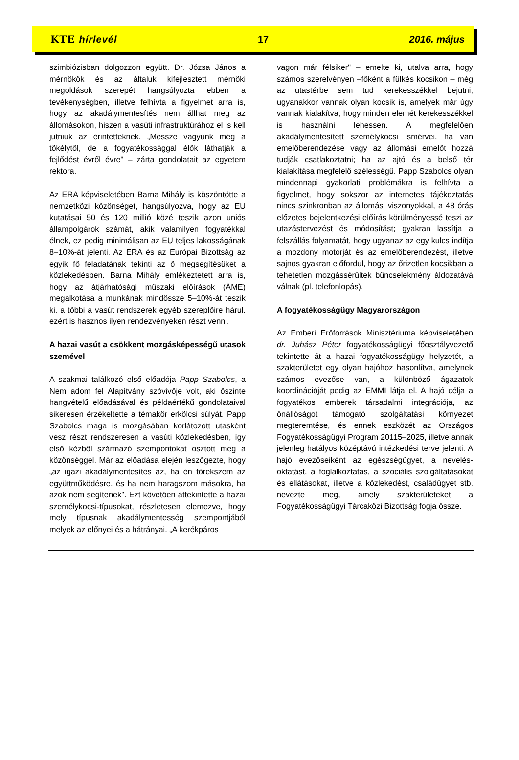KTE hírlevél 17 2016. május
szimbiózisban dolgozzon együtt. Dr. Józsa János a mérnökök és az általuk kifejlesztett mérnöki megoldások szerepét hangsúlyozta ebben a tevékenységben, illetve felhívta a figyelmet arra is, hogy az akadálymentesítés nem állhat meg az állomásokon, hiszen a vasúti infrastruktúrához el is kell jutniuk az érintetteknek. „Messze vagyunk még a tökélytől, de a fogyatékossággal élők láthatják a fejlődést évről évre" – zárta gondolatait az egyetem rektora.
Az ERA képviseletében Barna Mihály is köszöntötte a nemzetközi közönséget, hangsúlyozva, hogy az EU kutatásai 50 és 120 millió közé teszik azon uniós állampolgárok számát, akik valamilyen fogyatékkal élnek, ez pedig minimálisan az EU teljes lakosságának 8–10%-át jelenti. Az ERA és az Európai Bizottság az egyik fő feladatának tekinti az ő megsegítésüket a közlekedésben. Barna Mihály emlékeztetett arra is, hogy az átjárhatósági műszaki előírások (ÁME) megalkotása a munkának mindössze 5–10%-át teszik ki, a többi a vasút rendszerek egyéb szereplőire hárul, ezért is hasznos ilyen rendezvényeken részt venni.
A hazai vasút a csökkent mozgásképességű utasok szemével
A szakmai találkozó első előadója Papp Szabolcs, a Nem adom fel Alapítvány szóvivője volt, aki őszinte hangvételű előadásával és példaértékű gondolataival sikeresen érzékeltette a témakör erkölcsi súlyát. Papp Szabolcs maga is mozgásában korlátozott utasként vesz részt rendszeresen a vasúti közlekedésben, így első kézből származó szempontokat osztott meg a közönséggel. Már az előadása elején leszögezte, hogy „az igazi akadálymentesítés az, ha én törekszem az együttműködésre, és ha nem haragszom másokra, ha azok nem segítenek". Ezt követően áttekintette a hazai személykocsi-típusokat, részletesen elemezve, hogy mely típusnak akadálymentesség szempontjából melyek az előnyei és a hátrányai. „A kerékpáros
vagon már félsiker" – emelte ki, utalva arra, hogy számos szerelvényen –főként a fülkés kocsikon – még az utastérbe sem tud kerekesszékkel bejutni; ugyanakkor vannak olyan kocsik is, amelyek már úgy vannak kialakítva, hogy minden elemét kerekesszékkel is használni lehessen. A megfelelően akadálymentesített személykocsi ismérvei, ha van emelőberendezése vagy az állomási emelőt hozzá tudják csatlakoztatni; ha az ajtó és a belső tér kialakítása megfelelő szélességű. Papp Szabolcs olyan mindennapi gyakorlati problémákra is felhívta a figyelmet, hogy sokszor az internetes tájékoztatás nincs szinkronban az állomási viszonyokkal, a 48 órás előzetes bejelentkezési előírás körülményessé teszi az utazástervezést és módosítást; gyakran lassítja a felszállás folyamatát, hogy ugyanaz az egy kulcs indítja a mozdony motorját és az emelőberendezést, illetve sajnos gyakran előfordul, hogy az őrizetlen kocsikban a tehetetlen mozgássérültek bűncselekmény áldozatává válnak (pl. telefonlopás).
A fogyatékosságügy Magyarországon
Az Emberi Erőforrások Minisztériuma képviseletében dr. Juhász Péter fogyatékosságügyi főosztályvezető tekintette át a hazai fogyatékosságügy helyzetét, a szakterületet egy olyan hajóhoz hasonlítva, amelynek számos evezőse van, a különböző ágazatok koordinációját pedig az EMMI látja el. A hajó célja a fogyatékos emberek társadalmi integrációja, az önállóságot támogató szolgáltatási környezet megteremtése, és ennek eszközét az Országos Fogyatékosságügyi Program 20115–2025, illetve annak jelenleg hatályos középtávú intézkedési terve jelenti. A hajó evezőseiként az egészségügyet, a nevelés-oktatást, a foglalkoztatás, a szociális szolgáltatásokat és ellátásokat, illetve a közlekedést, családügyet stb. nevezte meg, amely szakterületeket a Fogyatékosságügyi Tárcaközi Bizottság fogja össze.